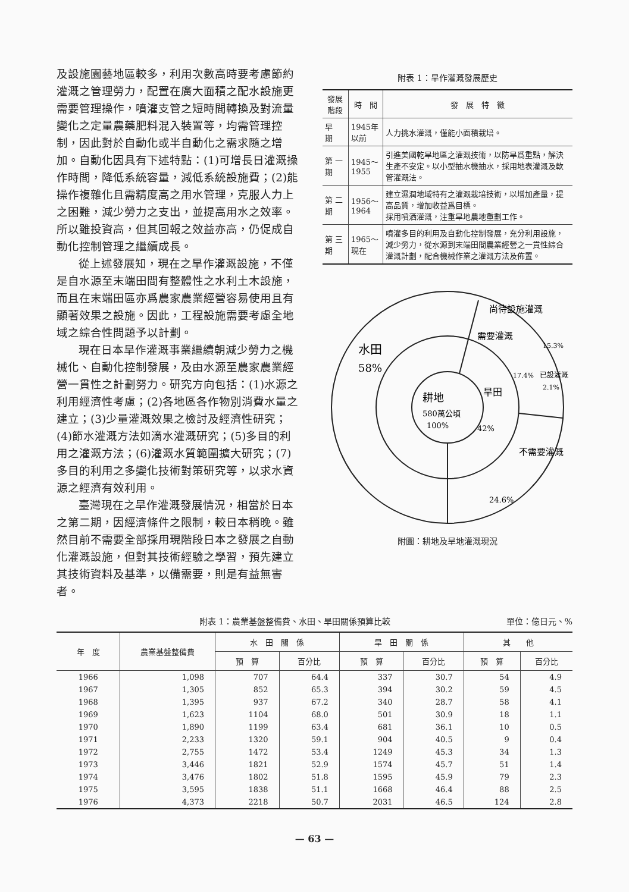及設施園藝地區較多，利用次數高時要考慮節約灌溉之管理勞力，配置在廣大面積之配水設施更需要管理操作，噴灌支管之短時間轉換及對流量變化之定量農藥肥料混入裝置等，均需管理控制，因此對於自動化或半自動化之需求隨之增加。自動化因具有下述特點：(1)可增長日灌溉操作時間，降低系統容量，減低系統設施費；(2)能操作複雜化且需精度高之用水管理，克服人力上之困難，減少勞力之支出，並提高用水之效率。所以雖投資高，但其回報之效益亦高，仍促成自動化控制管理之繼續成長。
從上述發展知，現在之旱作灌溉設施，不僅是自水源至末端田間有整體性之水利土木設施，而且在末端田區亦爲農家農業經營容易使用且有顯著效果之設施。因此，工程設施需要考慮全地域之綜合性問題予以計劃。
現在日本旱作灌溉事業繼續朝減少勞力之機械化、自動化控制發展，及由水源至農家農業經營一貫性之計劃努力。研究方向包括：(1)水源之利用經濟性考慮；(2)各地區各作物別消費水量之建立；(3)少量灌溉效果之檢討及經濟性研究；(4)節水灌溉方法如滴水灌溉研究；(5)多目的利用之灌溉方法；(6)灌溉水質範圍擴大研究；(7)多目的利用之多變化技術對策研究等，以求水資源之經濟有效利用。
臺灣現在之旱作灌溉發展情況，相當於日本之第二期，因經濟條件之限制，較日本稍晚。雖然目前不需要全部採用現階段日本之發展之自動化灌溉設施，但對其技術經驗之學習，預先建立其技術資料及基準，以備需要，則是有益無害者。
附表 1：旱作灌溉發展歷史
| 發展階段 | 時 間 | 發 展 特 徵 |
| --- | --- | --- |
| 早 期 | 1945年以前 | 人力挑水灌溉，僅能小面積栽培。 |
| 第 一 期 | 1945～1955 | 引進美國乾旱地區之灌溉技術，以防旱爲重點，解決生產不安定。以小型抽水機抽水，採用地表灌溉及軟管灌溉法。 |
| 第 二 期 | 1956～1964 | 建立濕潤地域特有之灌溉栽培技術，以增加產量，提高品質，增加收益爲目標。 採用噴洒灌溉，注重旱地農地重劃工作。 |
| 第 三 期 | 1965～現在 | 噴灌多目的利用及自動化控制發展，充分利用設施，減少勞力，從水源到末端田間農業經營之一貫性綜合灌溉計劃，配合機械作業之灌溉方法及佈置。 |
水田
58%
耕地
580萬公頃
100%
旱田
42%
尚待設施灌溉
15.3%
需要灌溉
17.4%
已設灌溉
2.1%
不需要灌溉
24.6%
附圖：耕地及旱地灌溉現況
附表 1：農業基盤整備費、水田、旱田關係預算比較 單位：億日元、%
| 年 度 | 農業基盤整備費 | 水 田 關 係 | | 旱 田 關 係 | | 其 他 | |
| --- | --- | --- | --- | --- | --- | --- | --- |
| | | 預 算 | 百分比 | 預 算 | 百分比 | 預 算 | 百分比 |
| 1966 | 1,098 | 707 | 64.4 | 337 | 30.7 | 54 | 4.9 |
| 1967 | 1,305 | 852 | 65.3 | 394 | 30.2 | 59 | 4.5 |
| 1968 | 1,395 | 937 | 67.2 | 340 | 28.7 | 58 | 4.1 |
| 1969 | 1,623 | 1104 | 68.0 | 501 | 30.9 | 18 | 1.1 |
| 1970 | 1,890 | 1199 | 63.4 | 681 | 36.1 | 10 | 0.5 |
| 1971 | 2,233 | 1320 | 59.1 | 904 | 40.5 | 9 | 0.4 |
| 1972 | 2,755 | 1472 | 53.4 | 1249 | 45.3 | 34 | 1.3 |
| 1973 | 3,446 | 1821 | 52.9 | 1574 | 45.7 | 51 | 1.4 |
| 1974 | 3,476 | 1802 | 51.8 | 1595 | 45.9 | 79 | 2.3 |
| 1975 | 3,595 | 1838 | 51.1 | 1668 | 46.4 | 88 | 2.5 |
| 1976 | 4,373 | 2218 | 50.7 | 2031 | 46.5 | 124 | 2.8 |
— 63 —